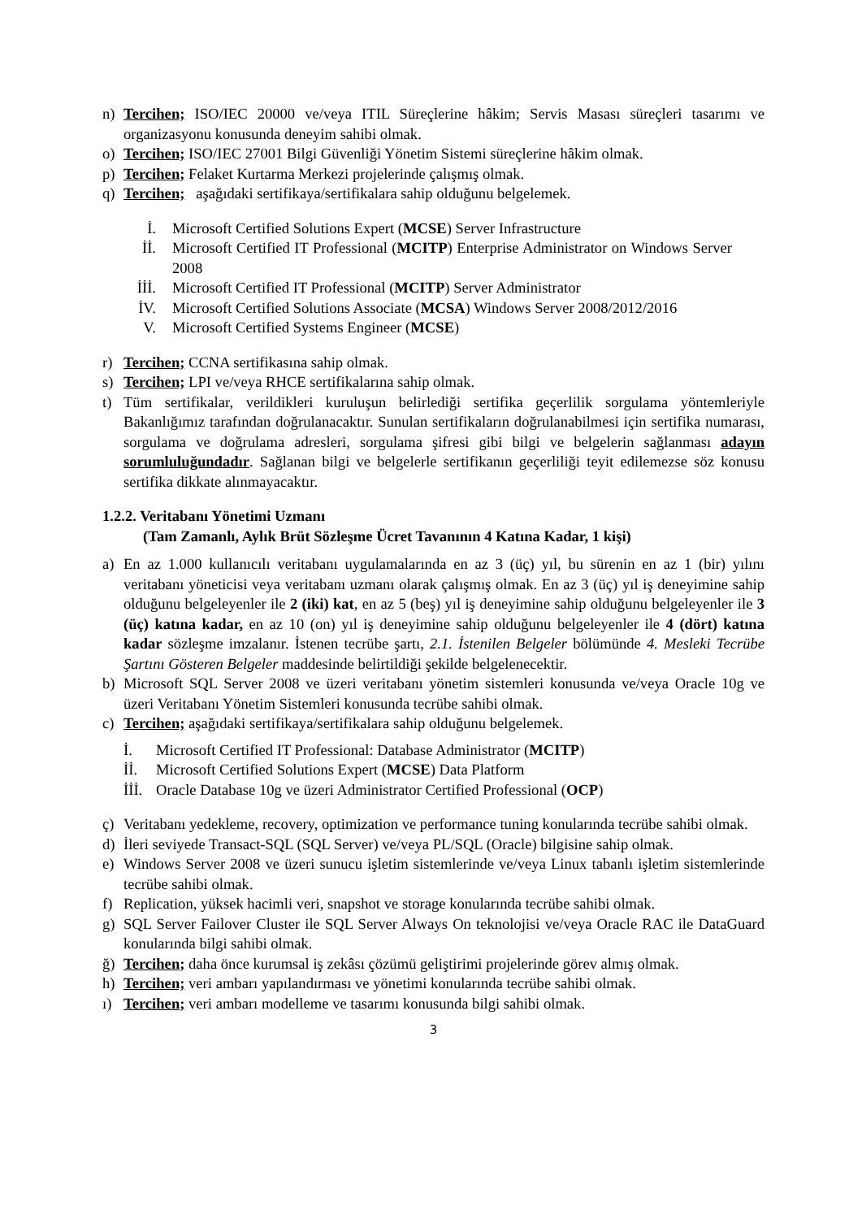n) Tercihen; ISO/IEC 20000 ve/veya ITIL Süreçlerine hâkim; Servis Masası süreçleri tasarımı ve organizasyonu konusunda deneyim sahibi olmak.
o) Tercihen; ISO/IEC 27001 Bilgi Güvenliği Yönetim Sistemi süreçlerine hâkim olmak.
p) Tercihen; Felaket Kurtarma Merkezi projelerinde çalışmış olmak.
q) Tercihen; aşağıdaki sertifikaya/sertifikalara sahip olduğunu belgelemek.
İ. Microsoft Certified Solutions Expert (MCSE) Server Infrastructure
İİ. Microsoft Certified IT Professional (MCITP) Enterprise Administrator on Windows Server 2008
İİİ. Microsoft Certified IT Professional (MCITP) Server Administrator
İV. Microsoft Certified Solutions Associate (MCSA) Windows Server 2008/2012/2016
V. Microsoft Certified Systems Engineer (MCSE)
r) Tercihen; CCNA sertifikasına sahip olmak.
s) Tercihen; LPI ve/veya RHCE sertifikalarına sahip olmak.
t) Tüm sertifikalar, verildikleri kuruluşun belirlediği sertifika geçerlilik sorgulama yöntemleriyle Bakanlığımız tarafından doğrulanacaktır. Sunulan sertifikaların doğrulanabilmesi için sertifika numarası, sorgulama ve doğrulama adresleri, sorgulama şifresi gibi bilgi ve belgelerin sağlanması adayın sorumluluğundadır. Sağlanan bilgi ve belgelerle sertifikanın geçerliliği teyit edilemezse söz konusu sertifika dikkate alınmayacaktır.
1.2.2. Veritabanı Yönetimi Uzmanı
(Tam Zamanlı, Aylık Brüt Sözleşme Ücret Tavanının 4 Katına Kadar, 1 kişi)
a) En az 1.000 kullanıcılı veritabanı uygulamalarında en az 3 (üç) yıl, bu sürenin en az 1 (bir) yılını veritabanı yöneticisi veya veritabanı uzmanı olarak çalışmış olmak. En az 3 (üç) yıl iş deneyimine sahip olduğunu belgeleyenler ile 2 (iki) kat, en az 5 (beş) yıl iş deneyimine sahip olduğunu belgeleyenler ile 3 (üç) katına kadar, en az 10 (on) yıl iş deneyimine sahip olduğunu belgeleyenler ile 4 (dört) katına kadar sözleşme imzalanır. İstenen tecrübe şartı, 2.1. İstenilen Belgeler bölümünde 4. Mesleki Tecrübe Şartını Gösteren Belgeler maddesinde belirtildiği şekilde belgelenecektir.
b) Microsoft SQL Server 2008 ve üzeri veritabanı yönetim sistemleri konusunda ve/veya Oracle 10g ve üzeri Veritabanı Yönetim Sistemleri konusunda tecrübe sahibi olmak.
c) Tercihen; aşağıdaki sertifikaya/sertifikalara sahip olduğunu belgelemek.
İ. Microsoft Certified IT Professional: Database Administrator (MCITP)
İİ. Microsoft Certified Solutions Expert (MCSE) Data Platform
İİİ. Oracle Database 10g ve üzeri Administrator Certified Professional (OCP)
ç) Veritabanı yedekleme, recovery, optimization ve performance tuning konularında tecrübe sahibi olmak.
d) İleri seviyede Transact-SQL (SQL Server) ve/veya PL/SQL (Oracle) bilgisine sahip olmak.
e) Windows Server 2008 ve üzeri sunucu işletim sistemlerinde ve/veya Linux tabanlı işletim sistemlerinde tecrübe sahibi olmak.
f) Replication, yüksek hacimli veri, snapshot ve storage konularında tecrübe sahibi olmak.
g) SQL Server Failover Cluster ile SQL Server Always On teknolojisi ve/veya Oracle RAC ile DataGuard konularında bilgi sahibi olmak.
ğ) Tercihen; daha önce kurumsal iş zekâsı çözümü geliştirimi projelerinde görev almış olmak.
h) Tercihen; veri ambarı yapılandırması ve yönetimi konularında tecrübe sahibi olmak.
ı) Tercihen; veri ambarı modelleme ve tasarımı konusunda bilgi sahibi olmak.
3